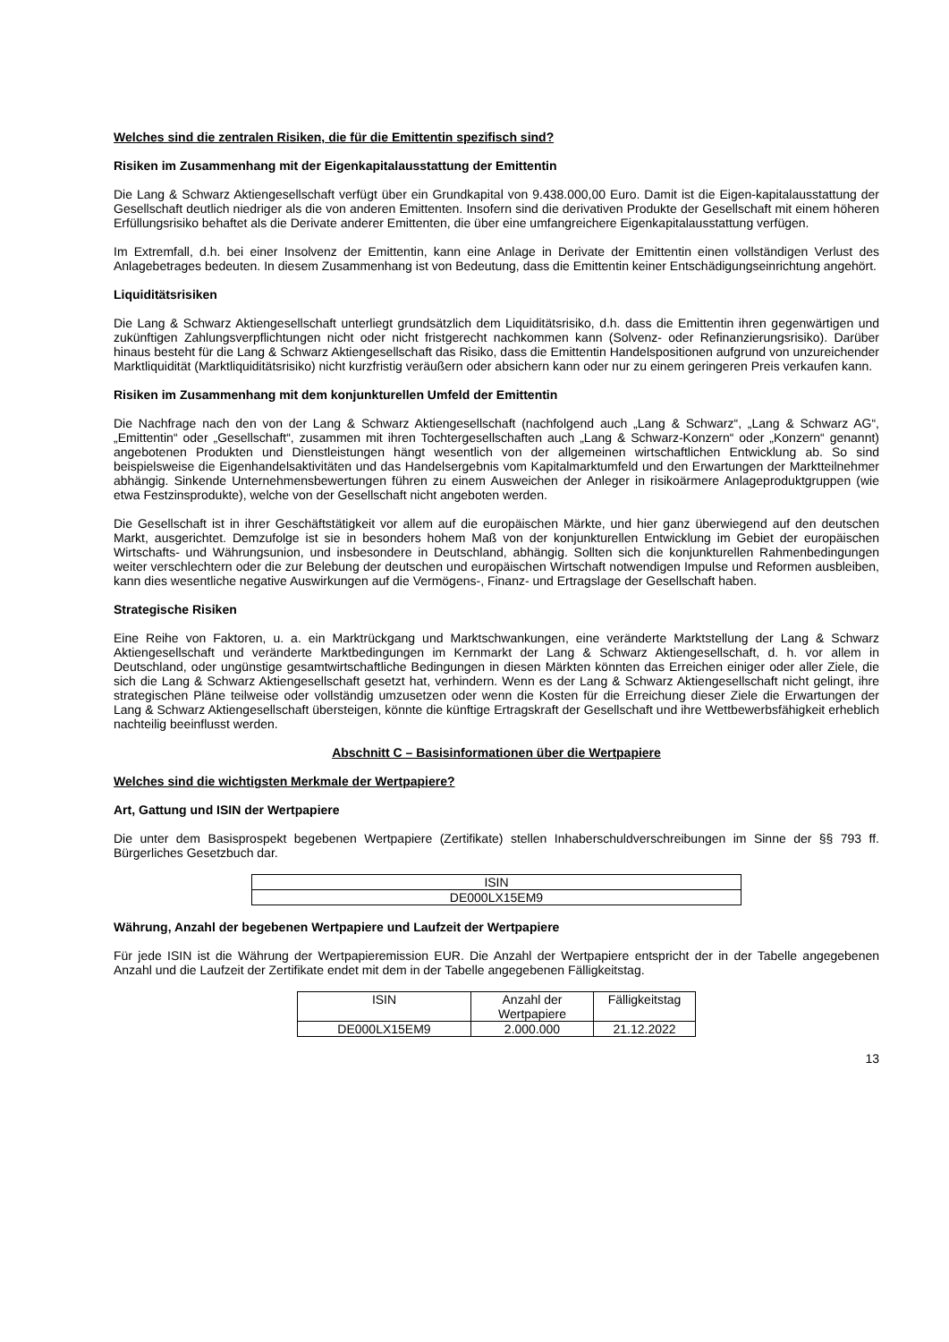Welches sind die zentralen Risiken, die für die Emittentin spezifisch sind?
Risiken im Zusammenhang mit der Eigenkapitalausstattung der Emittentin
Die Lang & Schwarz Aktiengesellschaft verfügt über ein Grundkapital von 9.438.000,00 Euro. Damit ist die Eigen-kapitalausstattung der Gesellschaft deutlich niedriger als die von anderen Emittenten. Insofern sind die derivativen Produkte der Gesellschaft mit einem höheren Erfüllungsrisiko behaftet als die Derivate anderer Emittenten, die über eine umfangreichere Eigenkapitalausstattung verfügen.
Im Extremfall, d.h. bei einer Insolvenz der Emittentin, kann eine Anlage in Derivate der Emittentin einen vollständigen Verlust des Anlagebetrages bedeuten. In diesem Zusammenhang ist von Bedeutung, dass die Emittentin keiner Entschädigungseinrichtung angehört.
Liquiditätsrisiken
Die Lang & Schwarz Aktiengesellschaft unterliegt grundsätzlich dem Liquiditätsrisiko, d.h. dass die Emittentin ihren gegenwärtigen und zukünftigen Zahlungsverpflichtungen nicht oder nicht fristgerecht nachkommen kann (Solvenz- oder Refinanzierungsrisiko). Darüber hinaus besteht für die Lang & Schwarz Aktiengesellschaft das Risiko, dass die Emittentin Handelspositionen aufgrund von unzureichender Marktliquidität (Marktliquiditätsrisiko) nicht kurzfristig veräußern oder absichern kann oder nur zu einem geringeren Preis verkaufen kann.
Risiken im Zusammenhang mit dem konjunkturellen Umfeld der Emittentin
Die Nachfrage nach den von der Lang & Schwarz Aktiengesellschaft (nachfolgend auch „Lang & Schwarz“, „Lang & Schwarz AG“, „Emittentin“ oder „Gesellschaft“, zusammen mit ihren Tochtergesellschaften auch „Lang & Schwarz-Konzern“ oder „Konzern“ genannt) angebotenen Produkten und Dienstleistungen hängt wesentlich von der allgemeinen wirtschaftlichen Entwicklung ab. So sind beispielsweise die Eigenhandelsaktivitäten und das Handelsergebnis vom Kapitalmarktumfeld und den Erwartungen der Marktteilnehmer abhängig. Sinkende Unternehmensbewertungen führen zu einem Ausweichen der Anleger in risikoärmere Anlageproduktgruppen (wie etwa Festzinsprodukte), welche von der Gesellschaft nicht angeboten werden.
Die Gesellschaft ist in ihrer Geschäftstätigkeit vor allem auf die europäischen Märkte, und hier ganz überwiegend auf den deutschen Markt, ausgerichtet. Demzufolge ist sie in besonders hohem Maß von der konjunkturellen Entwicklung im Gebiet der europäischen Wirtschafts- und Währungsunion, und insbesondere in Deutschland, abhängig. Sollten sich die konjunkturellen Rahmenbedingungen weiter verschlechtern oder die zur Belebung der deutschen und europäischen Wirtschaft notwendigen Impulse und Reformen ausbleiben, kann dies wesentliche negative Auswirkungen auf die Vermögens-, Finanz- und Ertragslage der Gesellschaft haben.
Strategische Risiken
Eine Reihe von Faktoren, u. a. ein Marktrückgang und Marktschwankungen, eine veränderte Marktstellung der Lang & Schwarz Aktiengesellschaft und veränderte Marktbedingungen im Kernmarkt der Lang & Schwarz Aktiengesellschaft, d. h. vor allem in Deutschland, oder ungünstige gesamtwirtschaftliche Bedingungen in diesen Märkten könnten das Erreichen einiger oder aller Ziele, die sich die Lang & Schwarz Aktiengesellschaft gesetzt hat, verhindern. Wenn es der Lang & Schwarz Aktiengesellschaft nicht gelingt, ihre strategischen Pläne teilweise oder vollständig umzusetzen oder wenn die Kosten für die Erreichung dieser Ziele die Erwartungen der Lang & Schwarz Aktiengesellschaft übersteigen, könnte die künftige Ertragskraft der Gesellschaft und ihre Wettbewerbsfähigkeit erheblich nachteilig beeinflusst werden.
Abschnitt C – Basisinformationen über die Wertpapiere
Welches sind die wichtigsten Merkmale der Wertpapiere?
Art, Gattung und ISIN der Wertpapiere
Die unter dem Basisprospekt begebenen Wertpapiere (Zertifikate) stellen Inhaberschuldverschreibungen im Sinne der §§ 793 ff. Bürgerliches Gesetzbuch dar.
| ISIN |
| --- |
| DE000LX15EM9 |
Währung, Anzahl der begebenen Wertpapiere und Laufzeit der Wertpapiere
Für jede ISIN ist die Währung der Wertpapieremission EUR. Die Anzahl der Wertpapiere entspricht der in der Tabelle angegebenen Anzahl und die Laufzeit der Zertifikate endet mit dem in der Tabelle angegebenen Fälligkeitstag.
| ISIN | Anzahl der Wertpapiere | Fälligkeitstag |
| --- | --- | --- |
| DE000LX15EM9 | 2.000.000 | 21.12.2022 |
13